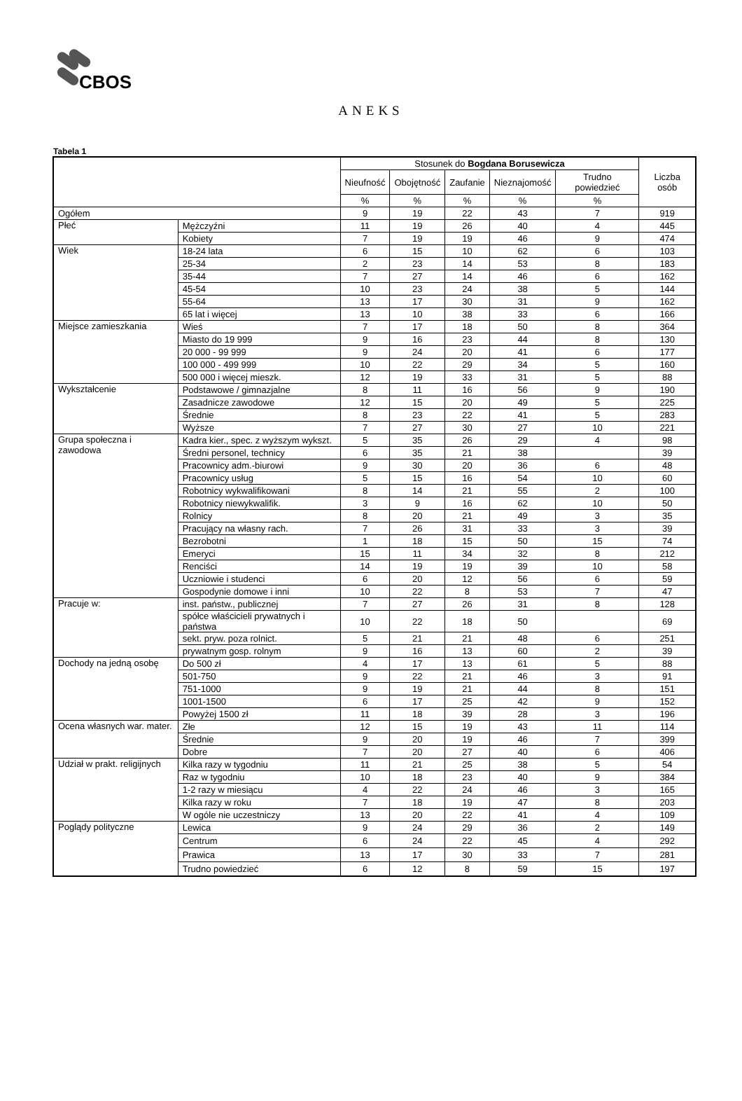CBOS
ANEKS
Tabela 1
| | | Stosunek do Bogdana Borusewicza | | | | | Liczba osób |
| --- | --- | --- | --- | --- | --- | --- | --- |
| | | Nieufność | Obojętność | Zaufanie | Nieznajomość | Trudno powiedzieć | |
| | | % | % | % | % | % | |
| Ogółem | | 9 | 19 | 22 | 43 | 7 | 919 |
| Płeć | Mężczyźni | 11 | 19 | 26 | 40 | 4 | 445 |
| | Kobiety | 7 | 19 | 19 | 46 | 9 | 474 |
| Wiek | 18-24 lata | 6 | 15 | 10 | 62 | 6 | 103 |
| | 25-34 | 2 | 23 | 14 | 53 | 8 | 183 |
| | 35-44 | 7 | 27 | 14 | 46 | 6 | 162 |
| | 45-54 | 10 | 23 | 24 | 38 | 5 | 144 |
| | 55-64 | 13 | 17 | 30 | 31 | 9 | 162 |
| | 65 lat i więcej | 13 | 10 | 38 | 33 | 6 | 166 |
| Miejsce zamieszkania | Wieś | 7 | 17 | 18 | 50 | 8 | 364 |
| | Miasto do 19 999 | 9 | 16 | 23 | 44 | 8 | 130 |
| | 20 000 - 99 999 | 9 | 24 | 20 | 41 | 6 | 177 |
| | 100 000 - 499 999 | 10 | 22 | 29 | 34 | 5 | 160 |
| | 500 000 i więcej mieszk. | 12 | 19 | 33 | 31 | 5 | 88 |
| Wykształcenie | Podstawowe / gimnazjalne | 8 | 11 | 16 | 56 | 9 | 190 |
| | Zasadnicze zawodowe | 12 | 15 | 20 | 49 | 5 | 225 |
| | Średnie | 8 | 23 | 22 | 41 | 5 | 283 |
| | Wyższe | 7 | 27 | 30 | 27 | 10 | 221 |
| Grupa społeczna i zawodowa | Kadra kier., spec. z wyższym wykszt. | 5 | 35 | 26 | 29 | 4 | 98 |
| | Średni personel, technicy | 6 | 35 | 21 | 38 | | 39 |
| | Pracownicy adm.-biurowi | 9 | 30 | 20 | 36 | 6 | 48 |
| | Pracownicy usług | 5 | 15 | 16 | 54 | 10 | 60 |
| | Robotnicy wykwalifikowani | 8 | 14 | 21 | 55 | 2 | 100 |
| | Robotnicy niewykwalifik. | 3 | 9 | 16 | 62 | 10 | 50 |
| | Rolnicy | 8 | 20 | 21 | 49 | 3 | 35 |
| | Pracujący na własny rach. | 7 | 26 | 31 | 33 | 3 | 39 |
| | Bezrobotni | 1 | 18 | 15 | 50 | 15 | 74 |
| | Emeryci | 15 | 11 | 34 | 32 | 8 | 212 |
| | Renciści | 14 | 19 | 19 | 39 | 10 | 58 |
| | Uczniowie i studenci | 6 | 20 | 12 | 56 | 6 | 59 |
| | Gospodynie domowe i inni | 10 | 22 | 8 | 53 | 7 | 47 |
| Pracuje w: | inst. państw., publicznej | 7 | 27 | 26 | 31 | 8 | 128 |
| | spółce właścicieli prywatnych i państwa | 10 | 22 | 18 | 50 | | 69 |
| | sekt. pryw. poza rolnict. | 5 | 21 | 21 | 48 | 6 | 251 |
| | prywatnym gosp. rolnym | 9 | 16 | 13 | 60 | 2 | 39 |
| Dochody na jedną osobę | Do 500 zł | 4 | 17 | 13 | 61 | 5 | 88 |
| | 501-750 | 9 | 22 | 21 | 46 | 3 | 91 |
| | 751-1000 | 9 | 19 | 21 | 44 | 8 | 151 |
| | 1001-1500 | 6 | 17 | 25 | 42 | 9 | 152 |
| | Powyżej 1500 zł | 11 | 18 | 39 | 28 | 3 | 196 |
| Ocena własnych war. mater. | Złe | 12 | 15 | 19 | 43 | 11 | 114 |
| | Średnie | 9 | 20 | 19 | 46 | 7 | 399 |
| | Dobre | 7 | 20 | 27 | 40 | 6 | 406 |
| Udział w prakt. religijnych | Kilka razy w tygodniu | 11 | 21 | 25 | 38 | 5 | 54 |
| | Raz w tygodniu | 10 | 18 | 23 | 40 | 9 | 384 |
| | 1-2 razy w miesiącu | 4 | 22 | 24 | 46 | 3 | 165 |
| | Kilka razy w roku | 7 | 18 | 19 | 47 | 8 | 203 |
| | W ogóle nie uczestniczy | 13 | 20 | 22 | 41 | 4 | 109 |
| Poglądy polityczne | Lewica | 9 | 24 | 29 | 36 | 2 | 149 |
| | Centrum | 6 | 24 | 22 | 45 | 4 | 292 |
| | Prawica | 13 | 17 | 30 | 33 | 7 | 281 |
| | Trudno powiedzieć | 6 | 12 | 8 | 59 | 15 | 197 |